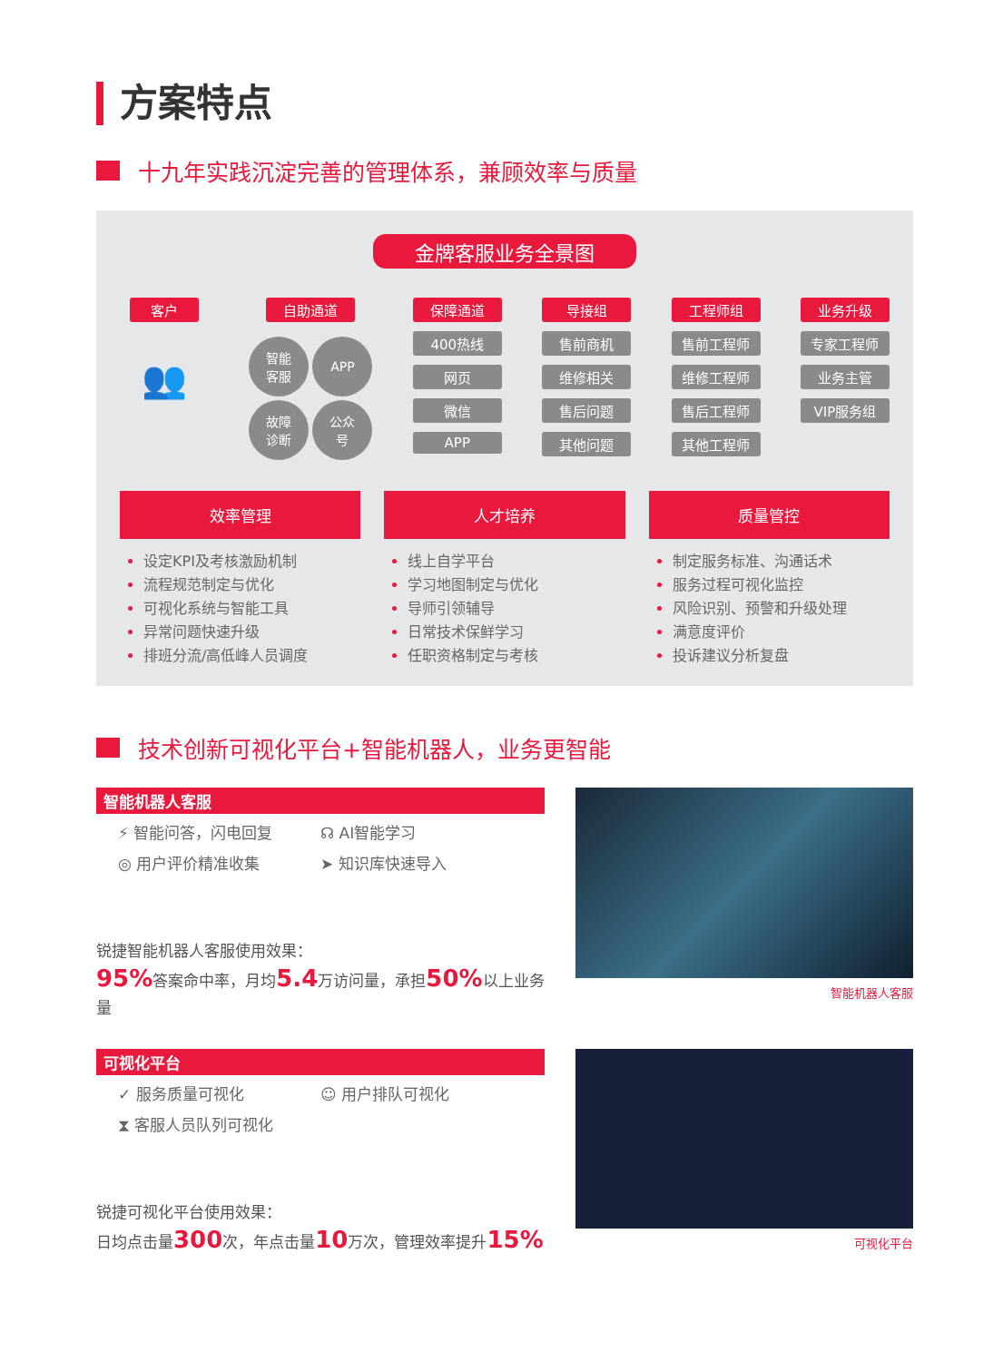方案特点
十九年实践沉淀完善的管理体系，兼顾效率与质量
金牌客服业务全景图
客户
👥
自助通道
智能
客服
APP
故障
诊断
公众
号
保障通道
400热线
网页
微信
APP
导接组
售前商机
维修相关
售后问题
其他问题
工程师组
售前工程师
维修工程师
售后工程师
其他工程师
业务升级
专家工程师
业务主管
VIP服务组
效率管理
设定KPI及考核激励机制
流程规范制定与优化
可视化系统与智能工具
异常问题快速升级
排班分流/高低峰人员调度
人才培养
线上自学平台
学习地图制定与优化
导师引领辅导
日常技术保鲜学习
任职资格制定与考核
质量管控
制定服务标准、沟通话术
服务过程可视化监控
风险识别、预警和升级处理
满意度评价
投诉建议分析复盘
技术创新可视化平台+智能机器人，业务更智能
智能机器人客服
⚡ 智能问答，闪电回复
☊ AI智能学习
◎ 用户评价精准收集
➤ 知识库快速导入
锐捷智能机器人客服使用效果：
95% 答案命中率，月均5.4万访问量，承担50% 以上业务量
智能机器人客服
可视化平台
✓ 服务质量可视化
☺ 用户排队可视化
⧗ 客服人员队列可视化
锐捷可视化平台使用效果：
日均点击量300次，年点击量10万次，管理效率提升15%
可视化平台